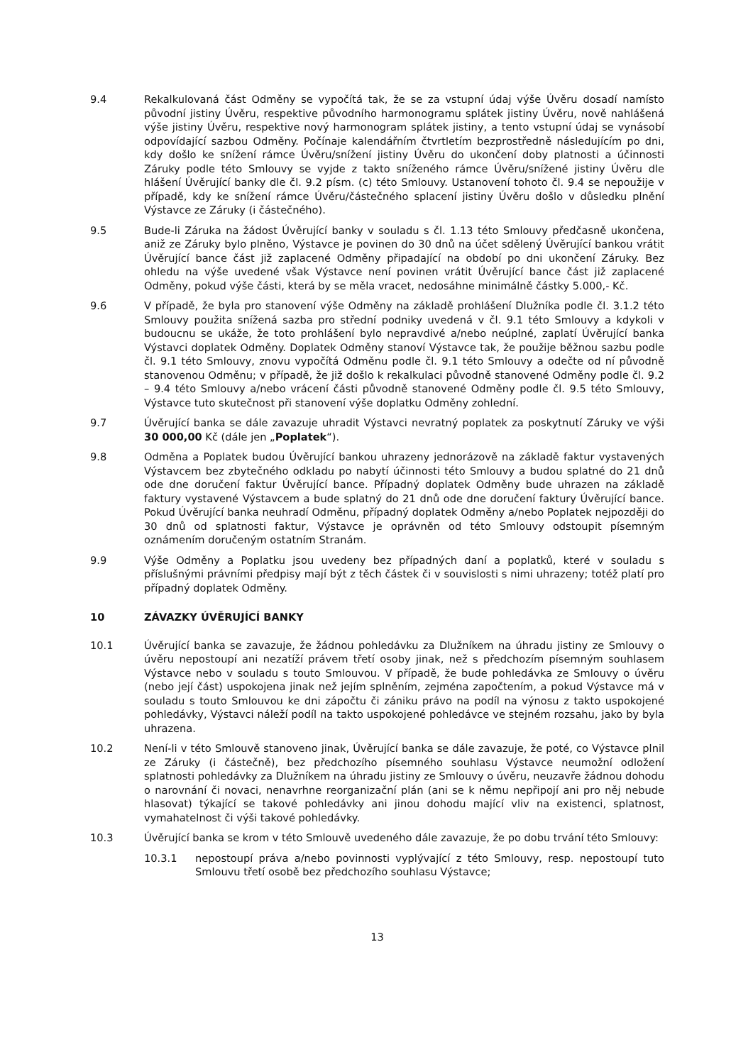9.4 Rekalkulovaná část Odměny se vypočítá tak, že se za vstupní údaj výše Úvěru dosadí namísto původní jistiny Úvěru, respektive původního harmonogramu splátek jistiny Úvěru, nově nahlášená výše jistiny Úvěru, respektive nový harmonogram splátek jistiny, a tento vstupní údaj se vynásobí odpovídající sazbou Odměny. Počínaje kalendářním čtvrtletím bezprostředně následujícím po dni, kdy došlo ke snížení rámce Úvěru/snížení jistiny Úvěru do ukončení doby platnosti a účinnosti Záruky podle této Smlouvy se vyjde z takto sníženého rámce Úvěru/snížené jistiny Úvěru dle hlášení Úvěrující banky dle čl. 9.2 písm. (c) této Smlouvy. Ustanovení tohoto čl. 9.4 se nepoužije v případě, kdy ke snížení rámce Úvěru/částečného splacení jistiny Úvěru došlo v důsledku plnění Výstavce ze Záruky (i částečného).
9.5 Bude-li Záruka na žádost Úvěrující banky v souladu s čl. 1.13 této Smlouvy předčasně ukončena, aniž ze Záruky bylo plněno, Výstavce je povinen do 30 dnů na účet sdělený Úvěrující bankou vrátit Úvěrující bance část již zaplacené Odměny připadající na období po dni ukončení Záruky. Bez ohledu na výše uvedené však Výstavce není povinen vrátit Úvěrující bance část již zaplacené Odměny, pokud výše části, která by se měla vracet, nedosáhne minimálně částky 5.000,- Kč.
9.6 V případě, že byla pro stanovení výše Odměny na základě prohlášení Dlužníka podle čl. 3.1.2 této Smlouvy použita snížená sazba pro střední podniky uvedená v čl. 9.1 této Smlouvy a kdykoli v budoucnu se ukáže, že toto prohlášení bylo nepravdivé a/nebo neúplné, zaplatí Úvěrující banka Výstavci doplatek Odměny. Doplatek Odměny stanoví Výstavce tak, že použije běžnou sazbu podle čl. 9.1 této Smlouvy, znovu vypočítá Odměnu podle čl. 9.1 této Smlouvy a odečte od ní původně stanovenou Odměnu; v případě, že již došlo k rekalkulaci původně stanovené Odměny podle čl. 9.2 – 9.4 této Smlouvy a/nebo vrácení části původně stanovené Odměny podle čl. 9.5 této Smlouvy, Výstavce tuto skutečnost při stanovení výše doplatku Odměny zohlední.
9.7 Úvěrující banka se dále zavazuje uhradit Výstavci nevratný poplatek za poskytnutí Záruky ve výši 30 000,00 Kč (dále jen „Poplatek“).
9.8 Odměna a Poplatek budou Úvěrující bankou uhrazeny jednorázově na základě faktur vystavených Výstavcem bez zbytečného odkladu po nabytí účinnosti této Smlouvy a budou splatné do 21 dnů ode dne doručení faktur Úvěrující bance. Případný doplatek Odměny bude uhrazen na základě faktury vystavené Výstavcem a bude splatný do 21 dnů ode dne doručení faktury Úvěrující bance. Pokud Úvěrující banka neuhradí Odměnu, případný doplatek Odměny a/nebo Poplatek nejpozději do 30 dnů od splatnosti faktur, Výstavce je oprávněn od této Smlouvy odstoupit písemným oznámením doručeným ostatním Stranám.
9.9 Výše Odměny a Poplatku jsou uvedeny bez případných daní a poplatků, které v souladu s příslušnými právními předpisy mají být z těch částek či v souvislosti s nimi uhrazeny; totéž platí pro případný doplatek Odměny.
10 ZÁVAZKY ÚVĚRUJÍCÍ BANKY
10.1 Úvěrující banka se zavazuje, že žádnou pohledávku za Dlužníkem na úhradu jistiny ze Smlouvy o úvěru nepostoupí ani nezatíží právem třetí osoby jinak, než s předchozím písemným souhlasem Výstavce nebo v souladu s touto Smlouvou. V případě, že bude pohledávka ze Smlouvy o úvěru (nebo její část) uspokojena jinak než jejím splněním, zejména započtením, a pokud Výstavce má v souladu s touto Smlouvou ke dni zápočtu či zániku právo na podíl na výnosu z takto uspokojené pohledávky, Výstavci náleží podíl na takto uspokojené pohledávce ve stejném rozsahu, jako by byla uhrazena.
10.2 Není-li v této Smlouvě stanoveno jinak, Úvěrující banka se dále zavazuje, že poté, co Výstavce plnil ze Záruky (i částečně), bez předchozího písemného souhlasu Výstavce neumožní odložení splatnosti pohledávky za Dlužníkem na úhradu jistiny ze Smlouvy o úvěru, neuzavře žádnou dohodu o narovnání či novaci, nenavrhne reorganizační plán (ani se k němu nepřipojí ani pro něj nebude hlasovat) týkající se takové pohledávky ani jinou dohodu mající vliv na existenci, splatnost, vymahatelnost či výši takové pohledávky.
10.3 Úvěrující banka se krom v této Smlouvě uvedeného dále zavazuje, že po dobu trvání této Smlouvy:
10.3.1 nepostoupí práva a/nebo povinnosti vyplývající z této Smlouvy, resp. nepostoupí tuto Smlouvu třetí osobě bez předchozího souhlasu Výstavce;
13